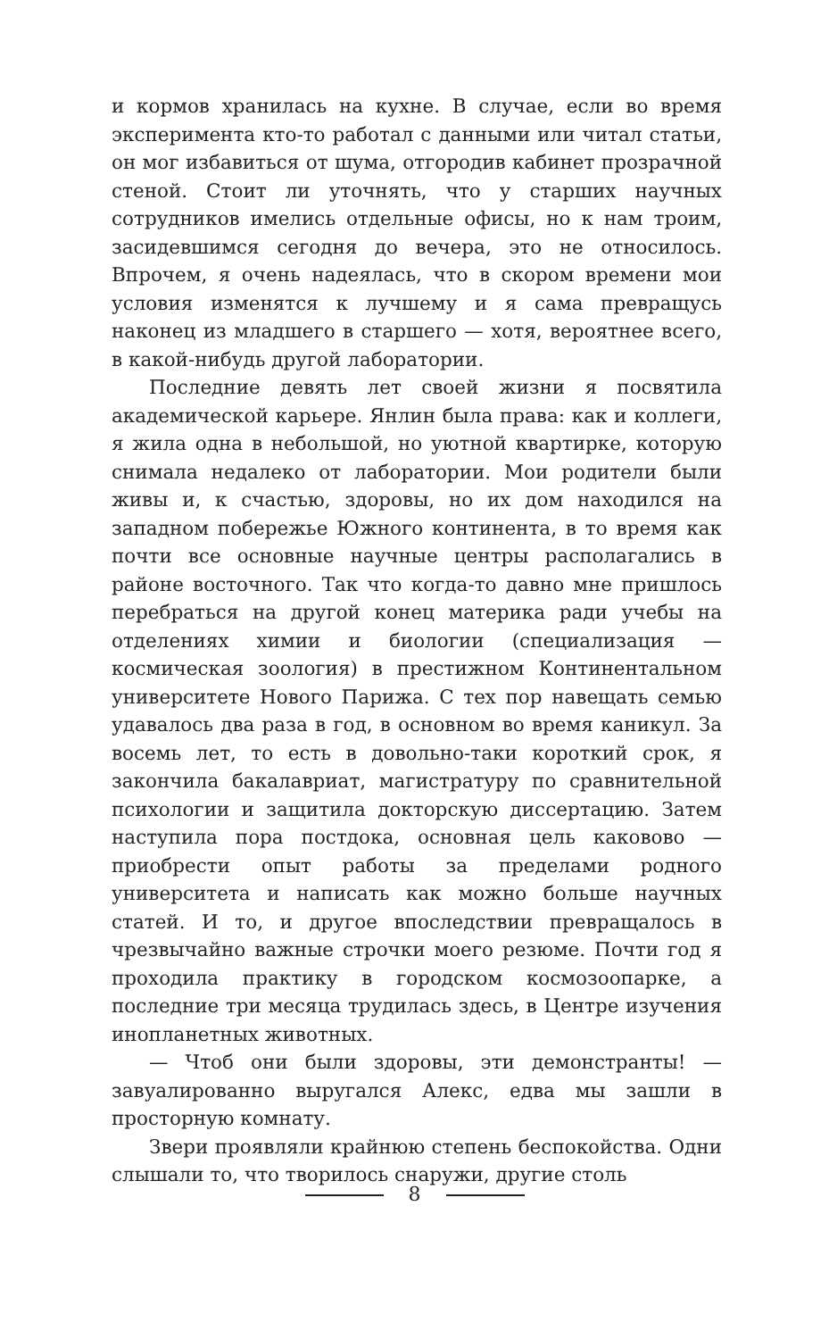и кормов хранилась на кухне. В случае, если во время эксперимента кто-то работал с данными или читал статьи, он мог избавиться от шума, отгородив кабинет прозрачной стеной. Стоит ли уточнять, что у старших научных сотрудников имелись отдельные офисы, но к нам троим, засидевшимся сегодня до вечера, это не относилось. Впрочем, я очень надеялась, что в скором времени мои условия изменятся к лучшему и я сама превращусь наконец из младшего в старшего — хотя, вероятнее всего, в какой-нибудь другой лаборатории.
Последние девять лет своей жизни я посвятила академической карьере. Янлин была права: как и коллеги, я жила одна в небольшой, но уютной квартирке, которую снимала недалеко от лаборатории. Мои родители были живы и, к счастью, здоровы, но их дом находился на западном побережье Южного континента, в то время как почти все основные научные центры располагались в районе восточного. Так что когда-то давно мне пришлось перебраться на другой конец материка ради учебы на отделениях химии и биологии (специализация — космическая зоология) в престижном Континентальном университете Нового Парижа. С тех пор навещать семью удавалось два раза в год, в основном во время каникул. За восемь лет, то есть в довольно-таки короткий срок, я закончила бакалавриат, магистратуру по сравнительной психологии и защитила докторскую диссертацию. Затем наступила пора постдока, основная цель каковово — приобрести опыт работы за пределами родного университета и написать как можно больше научных статей. И то, и другое впоследствии превращалось в чрезвычайно важные строчки моего резюме. Почти год я проходила практику в городском космозоопарке, а последние три месяца трудилась здесь, в Центре изучения инопланетных животных.
— Чтоб они были здоровы, эти демонстранты! — завуалированно выругался Алекс, едва мы зашли в просторную комнату.
Звери проявляли крайнюю степень беспокойства. Одни слышали то, что творилось снаружи, другие столь
8